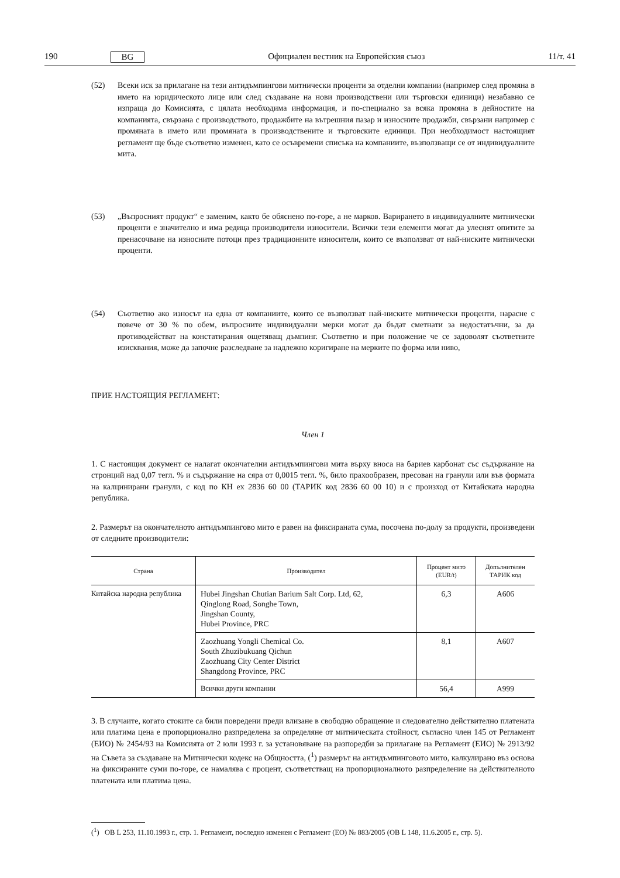190 BG Официален вестник на Европейския съюз 11/т. 41
(52) Всеки иск за прилагане на тези антидъмпингови митнически проценти за отделни компании (например след промяна в името на юридическото лице или след създаване на нови производствени или търговски единици) незабавно се изпраща до Комисията, с цялата необходима информация, и по-специално за всяка промяна в дейностите на компанията, свързана с производството, продажбите на вътрешния пазар и износните продажби, свързани например с промяната в името или промяната в производствените и търговските единици. При необходимост настоящият регламент ще бъде съответно изменен, като се осъвремени списъка на компаниите, възползващи се от индивидуалните мита.
(53) „Въпросният продукт“ е заменим, както бе обяснено по-горе, а не марков. Варирането в индивидуалните митнически проценти е значително и има редица производители износители. Всички тези елементи могат да улеснят опитите за пренасочване на износните потоци през традиционните износители, които се възползват от най-ниските митнически проценти.
(54) Съответно ако износът на една от компаниите, които се възползват най-ниските митнически проценти, нарасне с повече от 30 % по обем, въпросните индивидуални мерки могат да бъдат сметнати за недостатъчни, за да противодействат на констатирания ощетяващ дъмпинг. Съответно и при положение че се задоволят съответните изисквания, може да започне разследване за надлежно коригиране на мерките по форма или ниво,
ПРИЕ НАСТОЯЩИЯ РЕГЛАМЕНТ:
Член 1
1. С настоящия документ се налагат окончателни антидъмпингови мита върху вноса на бариев карбонат със съдържание на стронций над 0,07 тегл. % и съдържание на сяра от 0,0015 тегл. %, било прахообразен, пресован на гранули или във формата на калцинирани гранули, с код по КН ex 2836 60 00 (ТАРИК код 2836 60 00 10) и с произход от Китайската народна република.
2. Размерът на окончателното антидъмпингово мито е равен на фиксираната сума, посочена по-долу за продукти, произведени от следните производители:
| Страна | Производител | Процент мито (EUR/t) | Допълнителен ТАРИК код |
| --- | --- | --- | --- |
| Китайска народна република | Hubei Jingshan Chutian Barium Salt Corp. Ltd, 62, Qinglong Road, Songhe Town, Jingshan County, Hubei Province, PRC | 6,3 | A606 |
| | Zaozhuang Yongli Chemical Co. South Zhuzibukuang Qichun Zaozhuang City Center District Shangdong Province, PRC | 8,1 | A607 |
| | Всички други компании | 56,4 | A999 |
3. В случаите, когато стоките са били повредени преди влизане в свободно обращение и следователно действително платената или платима цена е пропорционално разпределена за определяне от митническата стойност, съгласно член 145 от Регламент (ЕИО) № 2454/93 на Комисията от 2 юли 1993 г. за установяване на разпоредби за прилагане на Регламент (ЕИО) № 2913/92 на Съвета за създаване на Митнически кодекс на Общността, (<sup>1</sup>) размерът на антидъмпинговото мито, калкулирано въз основа на фиксираните суми по-горе, се намалява с процент, съответстващ на пропорционалното разпределение на действителното платената или платима цена.
(<sup>1</sup>) ОВ L 253, 11.10.1993 г., стр. 1. Регламент, последно изменен с Регламент (ЕО) № 883/2005 (ОВ L 148, 11.6.2005 г., стр. 5).